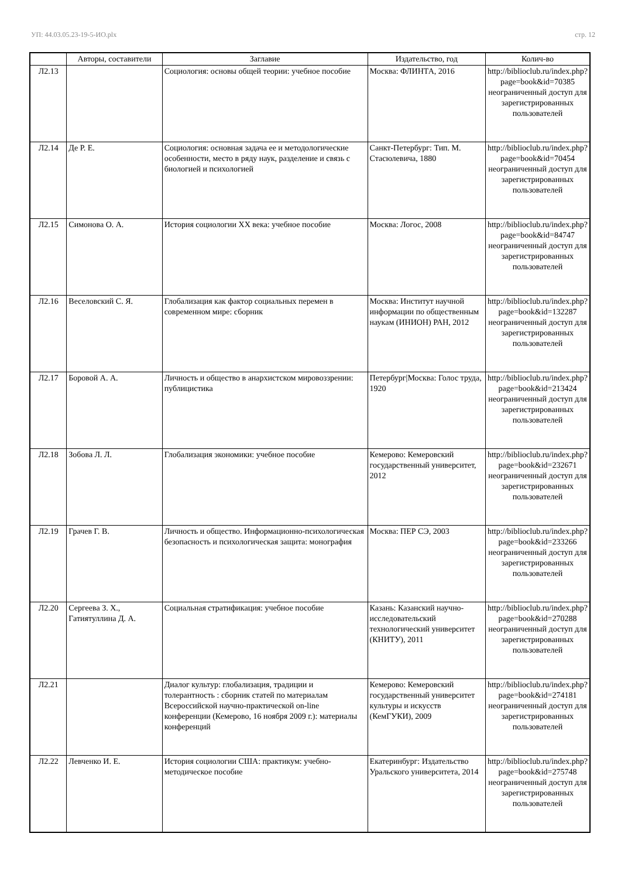УП: 44.03.05.23-19-5-ИО.plx стр. 12
| | Авторы, составители | Заглавие | Издательство, год | Колич-во |
| --- | --- | --- | --- | --- |
| Л2.13 | | Социология: основы общей теории: учебное пособие | Москва: ФЛИНТА, 2016 | http://biblioclub.ru/index.php? page=book&id=70385 неограниченный доступ для зарегистрированных пользователей |
| Л2.14 | Де Р. Е. | Социология: основная задача ее и методологические особенности, место в ряду наук, разделение и связь с биологией и психологией | Санкт-Петербург: Тип. М. Стасюлевича, 1880 | http://biblioclub.ru/index.php? page=book&id=70454 неограниченный доступ для зарегистрированных пользователей |
| Л2.15 | Симонова О. А. | История социологии XX века: учебное пособие | Москва: Логос, 2008 | http://biblioclub.ru/index.php? page=book&id=84747 неограниченный доступ для зарегистрированных пользователей |
| Л2.16 | Веселовский С. Я. | Глобализация как фактор социальных перемен в современном мире: сборник | Москва: Институт научной информации по общественным наукам (ИНИОН) РАН, 2012 | http://biblioclub.ru/index.php? page=book&id=132287 неограниченный доступ для зарегистрированных пользователей |
| Л2.17 | Боровой А. А. | Личность и общество в анархистском мировоззрении: публицистика | Петербург/Москва: Голос труда, 1920 | http://biblioclub.ru/index.php? page=book&id=213424 неограниченный доступ для зарегистрированных пользователей |
| Л2.18 | Зобова Л. Л. | Глобализация экономики: учебное пособие | Кемерово: Кемеровский государственный университет, 2012 | http://biblioclub.ru/index.php? page=book&id=232671 неограниченный доступ для зарегистрированных пользователей |
| Л2.19 | Грачев Г. В. | Личность и общество. Информационно-психологическая безопасность и психологическая защита: монография | Москва: ПЕР СЭ, 2003 | http://biblioclub.ru/index.php? page=book&id=233266 неограниченный доступ для зарегистрированных пользователей |
| Л2.20 | Сергеева З. Х., Гатиятуллина Д. А. | Социальная стратификация: учебное пособие | Казань: Казанский научно-исследовательский технологический университет (КНИТУ), 2011 | http://biblioclub.ru/index.php? page=book&id=270288 неограниченный доступ для зарегистрированных пользователей |
| Л2.21 | | Диалог культур: глобализация, традиции и толерантность : сборник статей по материалам Всероссийской научно-практической on-line конференции (Кемерово, 16 ноября 2009 г.): материалы конференций | Кемерово: Кемеровский государственный университет культуры и искусств (КемГУКИ), 2009 | http://biblioclub.ru/index.php? page=book&id=274181 неограниченный доступ для зарегистрированных пользователей |
| Л2.22 | Левченко И. Е. | История социологии США: практикум: учебно-методическое пособие | Екатеринбург: Издательство Уральского университета, 2014 | http://biblioclub.ru/index.php? page=book&id=275748 неограниченный доступ для зарегистрированных пользователей |